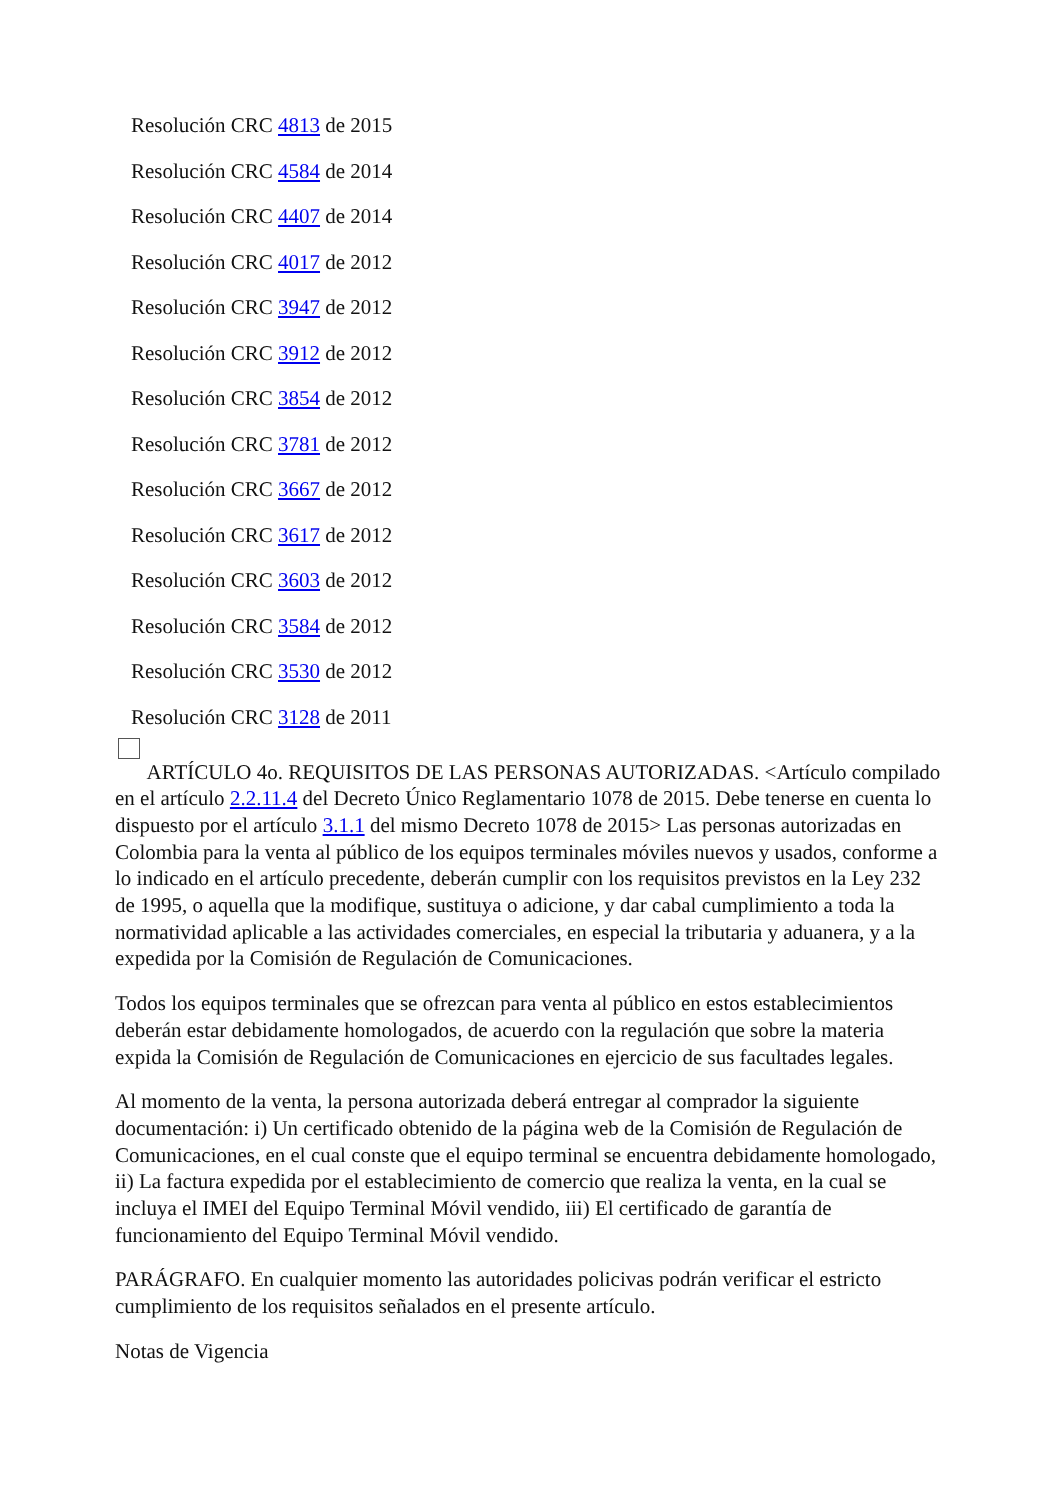Resolución CRC 4813 de 2015
Resolución CRC 4584 de 2014
Resolución CRC 4407 de 2014
Resolución CRC 4017 de 2012
Resolución CRC 3947 de 2012
Resolución CRC 3912 de 2012
Resolución CRC 3854 de 2012
Resolución CRC 3781 de 2012
Resolución CRC 3667 de 2012
Resolución CRC 3617 de 2012
Resolución CRC 3603 de 2012
Resolución CRC 3584 de 2012
Resolución CRC 3530 de 2012
Resolución CRC 3128 de 2011
ARTÍCULO 4o. REQUISITOS DE LAS PERSONAS AUTORIZADAS. <Artículo compilado en el artículo 2.2.11.4 del Decreto Único Reglamentario 1078 de 2015. Debe tenerse en cuenta lo dispuesto por el artículo 3.1.1 del mismo Decreto 1078 de 2015> Las personas autorizadas en Colombia para la venta al público de los equipos terminales móviles nuevos y usados, conforme a lo indicado en el artículo precedente, deberán cumplir con los requisitos previstos en la Ley 232 de 1995, o aquella que la modifique, sustituya o adicione, y dar cabal cumplimiento a toda la normatividad aplicable a las actividades comerciales, en especial la tributaria y aduanera, y a la expedida por la Comisión de Regulación de Comunicaciones.
Todos los equipos terminales que se ofrezcan para venta al público en estos establecimientos deberán estar debidamente homologados, de acuerdo con la regulación que sobre la materia expida la Comisión de Regulación de Comunicaciones en ejercicio de sus facultades legales.
Al momento de la venta, la persona autorizada deberá entregar al comprador la siguiente documentación: i) Un certificado obtenido de la página web de la Comisión de Regulación de Comunicaciones, en el cual conste que el equipo terminal se encuentra debidamente homologado, ii) La factura expedida por el establecimiento de comercio que realiza la venta, en la cual se incluya el IMEI del Equipo Terminal Móvil vendido, iii) El certificado de garantía de funcionamiento del Equipo Terminal Móvil vendido.
PARÁGRAFO. En cualquier momento las autoridades policivas podrán verificar el estricto cumplimiento de los requisitos señalados en el presente artículo.
Notas de Vigencia